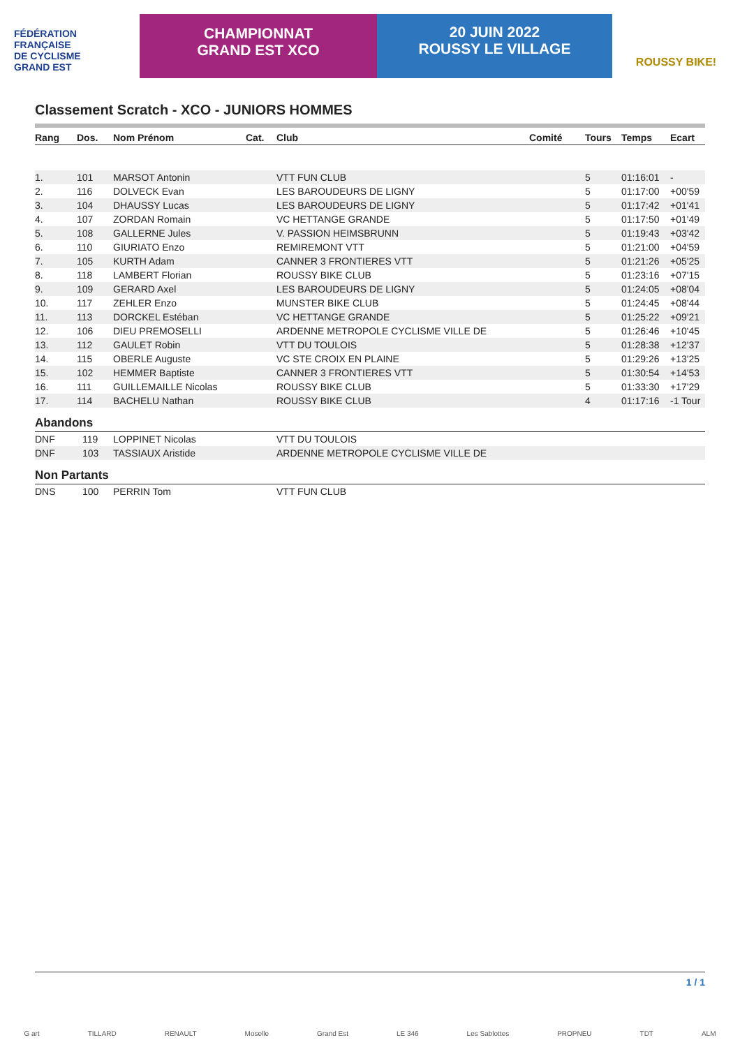FÉDÉRATION
FRANÇAISE
DE CYCLISME
GRAND EST
CHAMPIONNAT
GRAND EST XCO
20 JUIN 2022
ROUSSY LE VILLAGE
ROUSSY BIKE!
Classement Scratch - XCO - JUNIORS HOMMES
| Rang | Dos. | Nom Prénom | Cat. | Club | Comité | Tours | Temps | Ecart |
| --- | --- | --- | --- | --- | --- | --- | --- | --- |
| 1. | 101 | MARSOT Antonin | | VTT FUN CLUB | | 5 | 01:16:01 | - |
| 2. | 116 | DOLVECK Evan | | LES BAROUDEURS DE LIGNY | | 5 | 01:17:00 | +00'59 |
| 3. | 104 | DHAUSSY Lucas | | LES BAROUDEURS DE LIGNY | | 5 | 01:17:42 | +01'41 |
| 4. | 107 | ZORDAN Romain | | VC HETTANGE GRANDE | | 5 | 01:17:50 | +01'49 |
| 5. | 108 | GALLERNE Jules | | V. PASSION HEIMSBRUNN | | 5 | 01:19:43 | +03'42 |
| 6. | 110 | GIURIATO Enzo | | REMIREMONT VTT | | 5 | 01:21:00 | +04'59 |
| 7. | 105 | KURTH Adam | | CANNER 3 FRONTIERES VTT | | 5 | 01:21:26 | +05'25 |
| 8. | 118 | LAMBERT Florian | | ROUSSY BIKE CLUB | | 5 | 01:23:16 | +07'15 |
| 9. | 109 | GERARD Axel | | LES BAROUDEURS DE LIGNY | | 5 | 01:24:05 | +08'04 |
| 10. | 117 | ZEHLER Enzo | | MUNSTER BIKE CLUB | | 5 | 01:24:45 | +08'44 |
| 11. | 113 | DORCKEL Estéban | | VC HETTANGE GRANDE | | 5 | 01:25:22 | +09'21 |
| 12. | 106 | DIEU PREMOSELLI | | ARDENNE METROPOLE CYCLISME VILLE DE | | 5 | 01:26:46 | +10'45 |
| 13. | 112 | GAULET Robin | | VTT DU TOULOIS | | 5 | 01:28:38 | +12'37 |
| 14. | 115 | OBERLE Auguste | | VC STE CROIX EN PLAINE | | 5 | 01:29:26 | +13'25 |
| 15. | 102 | HEMMER Baptiste | | CANNER 3 FRONTIERES VTT | | 5 | 01:30:54 | +14'53 |
| 16. | 111 | GUILLEMAILLE Nicolas | | ROUSSY BIKE CLUB | | 5 | 01:33:30 | +17'29 |
| 17. | 114 | BACHELU Nathan | | ROUSSY BIKE CLUB | | 4 | 01:17:16 | -1 Tour |
Abandons
| DNF | 119 | LOPPINET Nicolas | VTT DU TOULOIS |
| DNF | 103 | TASSIAUX Aristide | ARDENNE METROPOLE CYCLISME VILLE DE |
Non Partants
| DNS | 100 | PERRIN Tom | VTT FUN CLUB |
1 / 1
G art TILLARD RENAULT Moselle Grand Est LE 346 Les Sablottes PROPNEU TDT ALM